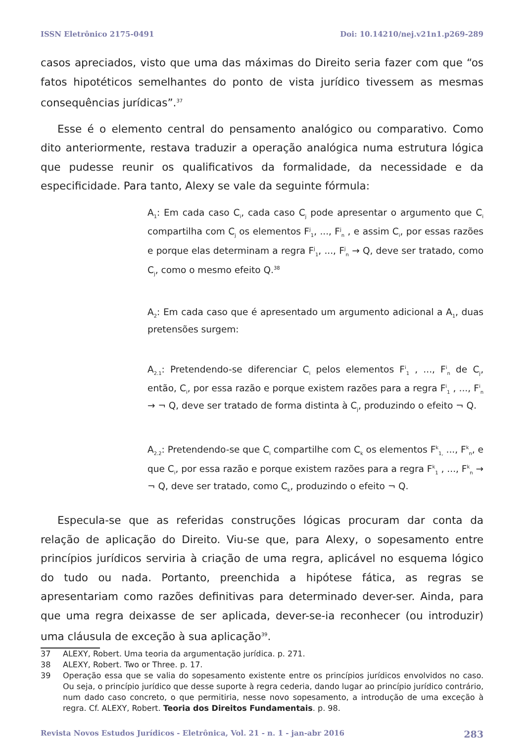ISSN Eletrônico 2175-0491 Doi: 10.14210/nej.v21n1.p269-289
casos apreciados, visto que uma das máximas do Direito seria fazer com que “os fatos hipotéticos semelhantes do ponto de vista jurídico tivessem as mesmas consequências jurídicas”.<sup>37</sup>
Esse é o elemento central do pensamento analógico ou comparativo. Como dito anteriormente, restava traduzir a operação analógica numa estrutura lógica que pudesse reunir os qualificativos da formalidade, da necessidade e da especificidade. Para tanto, Alexy se vale da seguinte fórmula:
A<sub>1</sub>: Em cada caso C<sub>i</sub>, cada caso C<sub>j</sub> pode apresentar o argumento que C<sub>i</sub> compartilha com C<sub>j</sub> os elementos F<sup>j</sup><sub>1</sub>, ..., F<sup>j</sup><sub>n</sub> , e assim C<sub>i</sub>, por essas razões e porque elas determinam a regra F<sup>j</sup><sub>1</sub>, ..., F<sup>j</sup><sub>n</sub> → Q, deve ser tratado, como C<sub>j</sub>, como o mesmo efeito Q.<sup>38</sup>
A<sub>2</sub>: Em cada caso que é apresentado um argumento adicional a A<sub>1</sub>, duas pretensões surgem:
A<sub>2.1</sub>: Pretendendo-se diferenciar C<sub>i</sub> pelos elementos F<sup>i</sup><sub>1</sub> , ..., F<sup>i</sup><sub>n</sub> de C<sub>j</sub>, então, C<sub>i</sub>, por essa razão e porque existem razões para a regra F<sup>i</sup><sub>1</sub> , ..., F<sup>i</sup><sub>n</sub> → ¬ Q, deve ser tratado de forma distinta à C<sub>j</sub>, produzindo o efeito ¬ Q.
A<sub>2.2</sub>: Pretendendo-se que C<sub>i</sub> compartilhe com C<sub>k</sub> os elementos F<sup>k</sup><sub>1,</sub> ..., F<sup>k</sup><sub>n</sub>, e que C<sub>i</sub>, por essa razão e porque existem razões para a regra F<sup>k</sup><sub>1</sub> , ..., F<sup>k</sup><sub>n</sub> → ¬ Q, deve ser tratado, como C<sub>k</sub>, produzindo o efeito ¬ Q.
Especula-se que as referidas construções lógicas procuram dar conta da relação de aplicação do Direito. Viu-se que, para Alexy, o sopesamento entre princípios jurídicos serviria à criação de uma regra, aplicável no esquema lógico do tudo ou nada. Portanto, preenchida a hipótese fática, as regras se apresentariam como razões definitivas para determinado dever-ser. Ainda, para que uma regra deixasse de ser aplicada, dever-se-ia reconhecer (ou introduzir) uma cláusula de exceção à sua aplicação<sup>39</sup>.
37 ALEXY, Robert. Uma teoria da argumentação jurídica. p. 271.
38 ALEXY, Robert. Two or Three. p. 17.
39 Operação essa que se valia do sopesamento existente entre os princípios jurídicos envolvidos no caso. Ou seja, o princípio jurídico que desse suporte à regra cederia, dando lugar ao princípio jurídico contrário, num dado caso concreto, o que permitiria, nesse novo sopesamento, a introdução de uma exceção à regra. Cf. ALEXY, Robert. Teoria dos Direitos Fundamentais. p. 98.
Revista Novos Estudos Jurídicos - Eletrônica, Vol. 21 - n. 1 - jan-abr 2016 283